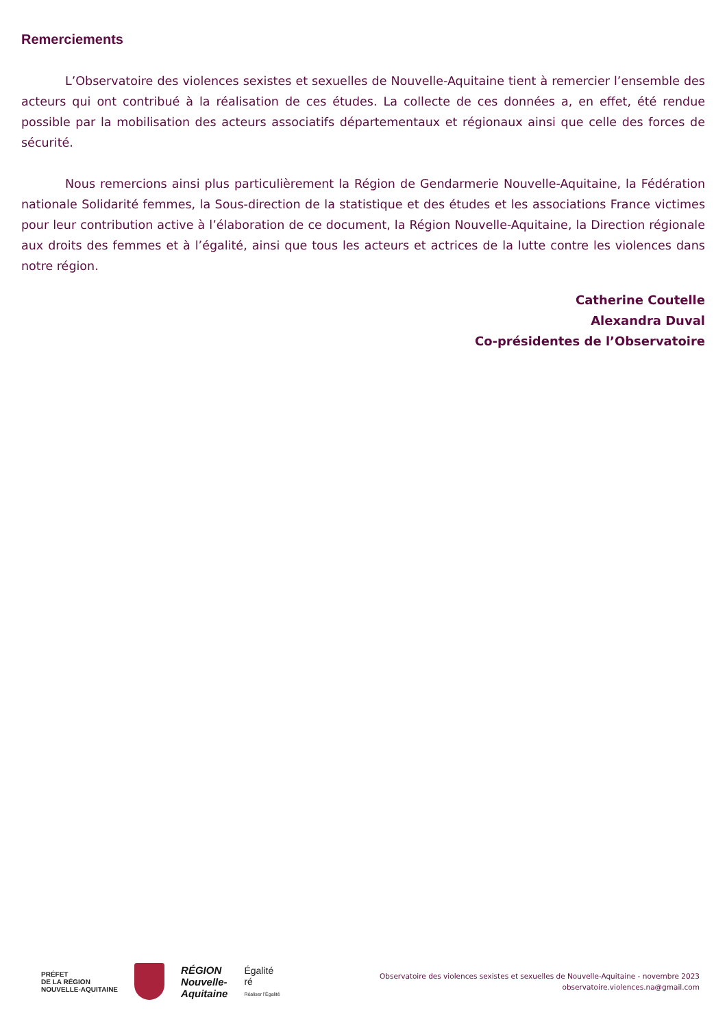Remerciements
L’Observatoire des violences sexistes et sexuelles de Nouvelle-Aquitaine tient à remercier l’ensemble des acteurs qui ont contribué à la réalisation de ces études. La collecte de ces données a, en effet, été rendue possible par la mobilisation des acteurs associatifs départementaux et régionaux ainsi que celle des forces de sécurité.
Nous remercions ainsi plus particulièrement la Région de Gendarmerie Nouvelle-Aquitaine, la Fédération nationale Solidarité femmes, la Sous-direction de la statistique et des études et les associations France victimes pour leur contribution active à l’élaboration de ce document, la Région Nouvelle-Aquitaine, la Direction régionale aux droits des femmes et à l’égalité, ainsi que tous les acteurs et actrices de la lutte contre les violences dans notre région.
Catherine Coutelle
Alexandra Duval
Co-présidentes de l’Observatoire
PRÉFET
DE LA RÉGION
NOUVELLE-AQUITAINE
RÉGION
Nouvelle-
Aquitaine
Égalité
ré
Réaliser l’Égalité
Observatoire des violences sexistes et sexuelles de Nouvelle-Aquitaine - novembre 2023
observatoire.violences.na@gmail.com